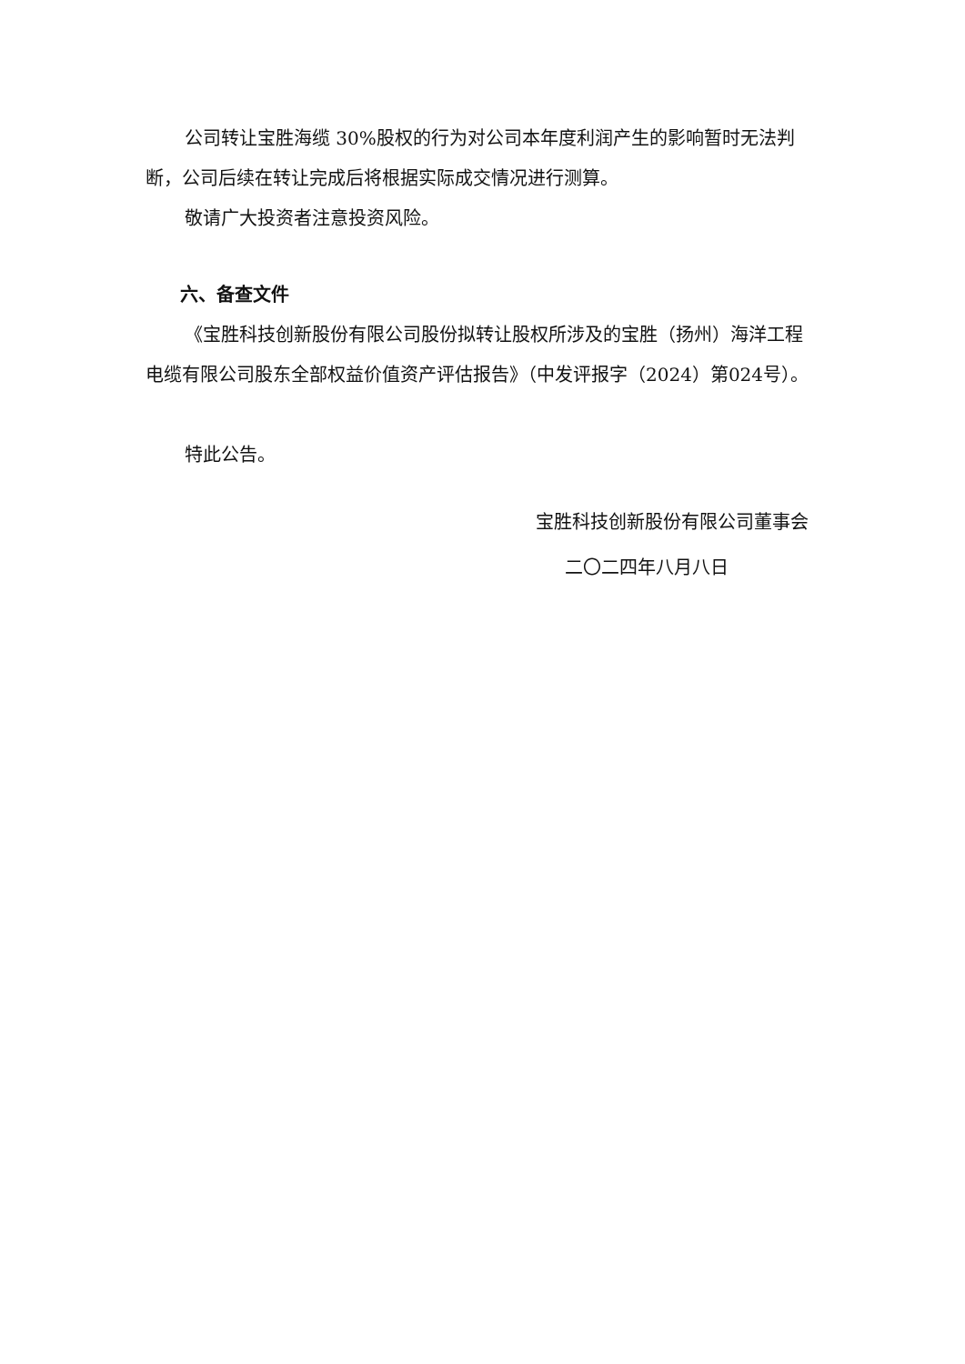公司转让宝胜海缆 30%股权的行为对公司本年度利润产生的影响暂时无法判断，公司后续在转让完成后将根据实际成交情况进行测算。
敬请广大投资者注意投资风险。
六、备查文件
《宝胜科技创新股份有限公司股份拟转让股权所涉及的宝胜（扬州）海洋工程电缆有限公司股东全部权益价值资产评估报告》（中发评报字（2024）第024号）。
特此公告。
宝胜科技创新股份有限公司董事会
二〇二四年八月八日